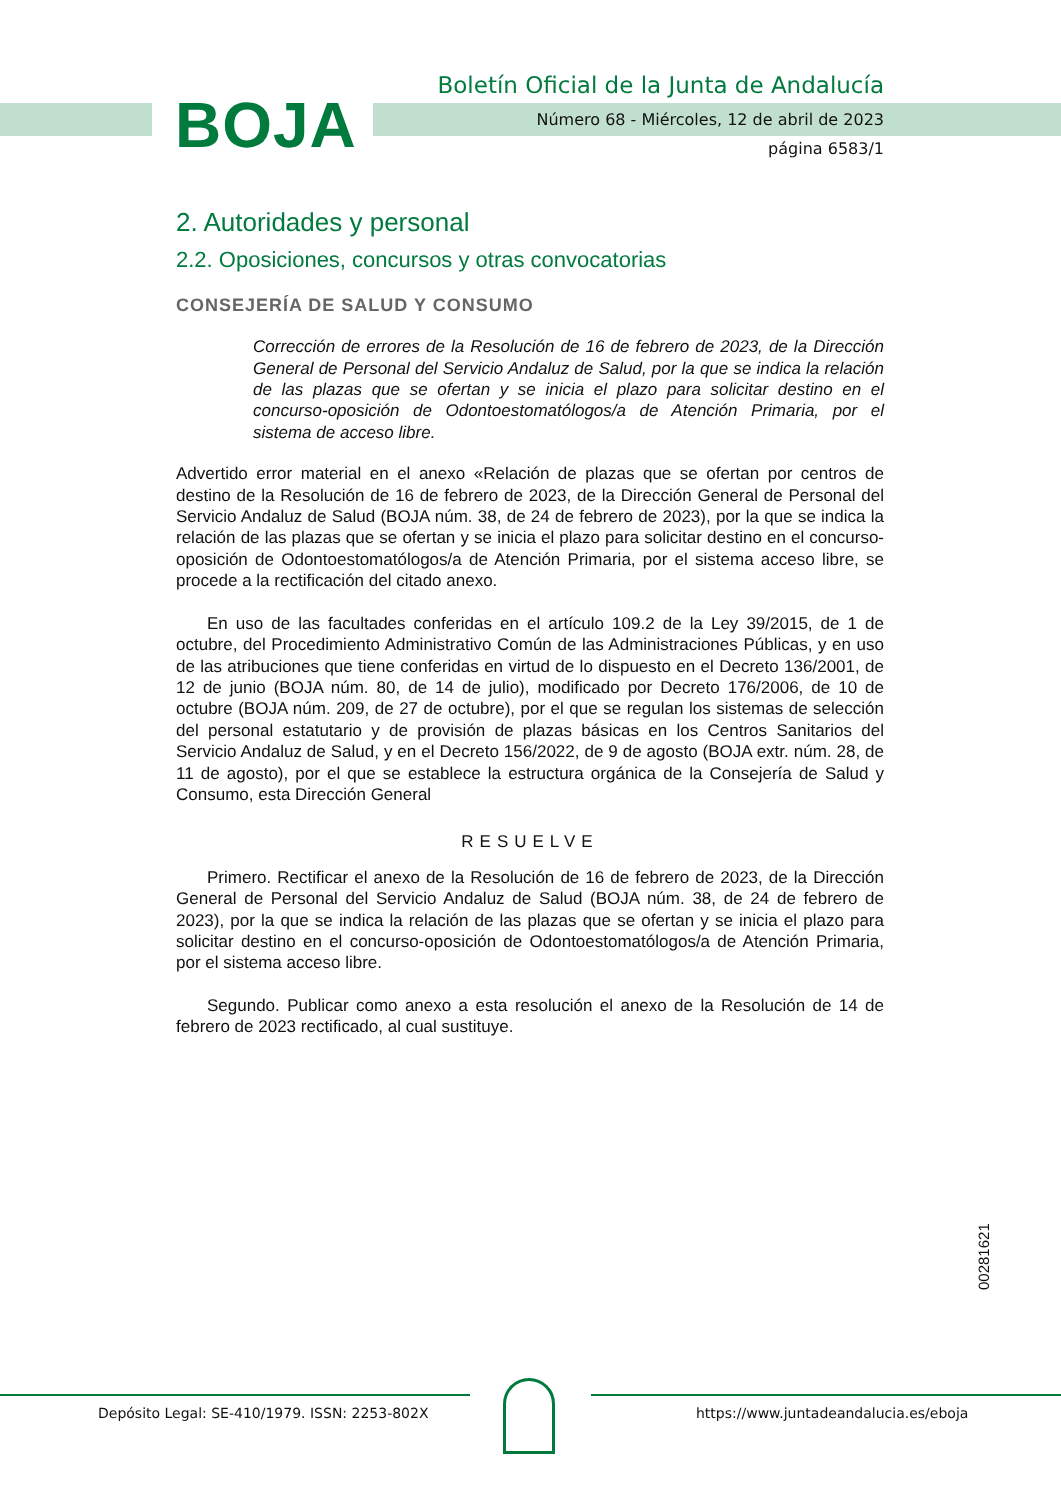BOJA
Boletín Oficial de la Junta de Andalucía
Número 68 - Miércoles, 12 de abril de 2023
página 6583/1
2. Autoridades y personal
2.2. Oposiciones, concursos y otras convocatorias
CONSEJERÍA DE SALUD Y CONSUMO
Corrección de errores de la Resolución de 16 de febrero de 2023, de la Dirección General de Personal del Servicio Andaluz de Salud, por la que se indica la relación de las plazas que se ofertan y se inicia el plazo para solicitar destino en el concurso-oposición de Odontoestomatólogos/a de Atención Primaria, por el sistema de acceso libre.
Advertido error material en el anexo «Relación de plazas que se ofertan por centros de destino de la Resolución de 16 de febrero de 2023, de la Dirección General de Personal del Servicio Andaluz de Salud (BOJA núm. 38, de 24 de febrero de 2023), por la que se indica la relación de las plazas que se ofertan y se inicia el plazo para solicitar destino en el concurso-oposición de Odontoestomatólogos/a de Atención Primaria, por el sistema acceso libre, se procede a la rectificación del citado anexo.
En uso de las facultades conferidas en el artículo 109.2 de la Ley 39/2015, de 1 de octubre, del Procedimiento Administrativo Común de las Administraciones Públicas, y en uso de las atribuciones que tiene conferidas en virtud de lo dispuesto en el Decreto 136/2001, de 12 de junio (BOJA núm. 80, de 14 de julio), modificado por Decreto 176/2006, de 10 de octubre (BOJA núm. 209, de 27 de octubre), por el que se regulan los sistemas de selección del personal estatutario y de provisión de plazas básicas en los Centros Sanitarios del Servicio Andaluz de Salud, y en el Decreto 156/2022, de 9 de agosto (BOJA extr. núm. 28, de 11 de agosto), por el que se establece la estructura orgánica de la Consejería de Salud y Consumo, esta Dirección General
RESUELVE
Primero. Rectificar el anexo de la Resolución de 16 de febrero de 2023, de la Dirección General de Personal del Servicio Andaluz de Salud (BOJA núm. 38, de 24 de febrero de 2023), por la que se indica la relación de las plazas que se ofertan y se inicia el plazo para solicitar destino en el concurso-oposición de Odontoestomatólogos/a de Atención Primaria, por el sistema acceso libre.
Segundo. Publicar como anexo a esta resolución el anexo de la Resolución de 14 de febrero de 2023 rectificado, al cual sustituye.
00281621
Depósito Legal: SE-410/1979. ISSN: 2253-802X
https://www.juntadeandalucia.es/eboja